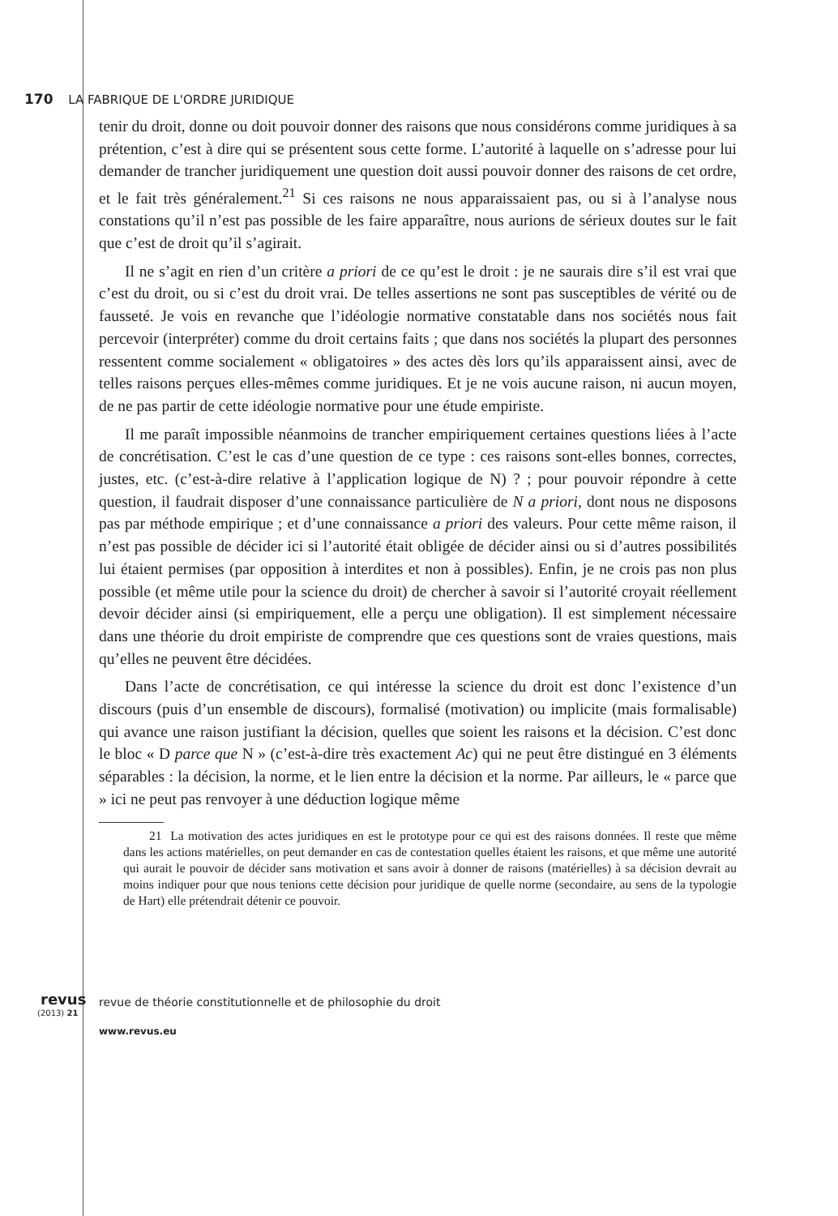170 LA FABRIQUE DE L'ORDRE JURIDIQUE
tenir du droit, donne ou doit pouvoir donner des raisons que nous considérons comme juridiques à sa prétention, c’est à dire qui se présentent sous cette forme. L’autorité à laquelle on s’adresse pour lui demander de trancher juridiquement une question doit aussi pouvoir donner des raisons de cet ordre, et le fait très généralement.<sup>21</sup> Si ces raisons ne nous apparaissaient pas, ou si à l’analyse nous constations qu’il n’est pas possible de les faire apparaître, nous aurions de sérieux doutes sur le fait que c’est de droit qu’il s’agirait.
Il ne s’agit en rien d’un critère a priori de ce qu’est le droit : je ne saurais dire s’il est vrai que c’est du droit, ou si c’est du droit vrai. De telles assertions ne sont pas susceptibles de vérité ou de fausseté. Je vois en revanche que l’idéologie normative constatable dans nos sociétés nous fait percevoir (interpréter) comme du droit certains faits ; que dans nos sociétés la plupart des personnes ressentent comme socialement « obligatoires » des actes dès lors qu’ils apparaissent ainsi, avec de telles raisons perçues elles-mêmes comme juridiques. Et je ne vois aucune raison, ni aucun moyen, de ne pas partir de cette idéologie normative pour une étude empiriste.
Il me paraît impossible néanmoins de trancher empiriquement certaines questions liées à l’acte de concrétisation. C’est le cas d’une question de ce type : ces raisons sont-elles bonnes, correctes, justes, etc. (c’est-à-dire relative à l’application logique de N) ? ; pour pouvoir répondre à cette question, il faudrait disposer d’une connaissance particulière de N a priori, dont nous ne disposons pas par méthode empirique ; et d’une connaissance a priori des valeurs. Pour cette même raison, il n’est pas possible de décider ici si l’autorité était obligée de décider ainsi ou si d’autres possibilités lui étaient permises (par opposition à interdites et non à possibles). Enfin, je ne crois pas non plus possible (et même utile pour la science du droit) de chercher à savoir si l’autorité croyait réellement devoir décider ainsi (si empiriquement, elle a perçu une obligation). Il est simplement nécessaire dans une théorie du droit empiriste de comprendre que ces questions sont de vraies questions, mais qu’elles ne peuvent être décidées.
Dans l’acte de concrétisation, ce qui intéresse la science du droit est donc l’existence d’un discours (puis d’un ensemble de discours), formalisé (motivation) ou implicite (mais formalisable) qui avance une raison justifiant la décision, quelles que soient les raisons et la décision. C’est donc le bloc « D parce que N » (c’est-à-dire très exactement Ac) qui ne peut être distingué en 3 éléments séparables : la décision, la norme, et le lien entre la décision et la norme. Par ailleurs, le « parce que » ici ne peut pas renvoyer à une déduction logique même
21 La motivation des actes juridiques en est le prototype pour ce qui est des raisons données. Il reste que même dans les actions matérielles, on peut demander en cas de contestation quelles étaient les raisons, et que même une autorité qui aurait le pouvoir de décider sans motivation et sans avoir à donner de raisons (matérielles) à sa décision devrait au moins indiquer pour que nous tenions cette décision pour juridique de quelle norme (secondaire, au sens de la typologie de Hart) elle prétendrait détenir ce pouvoir.
revus
(2013) 21
revue de théorie constitutionnelle et de philosophie du droit
www.revus.eu